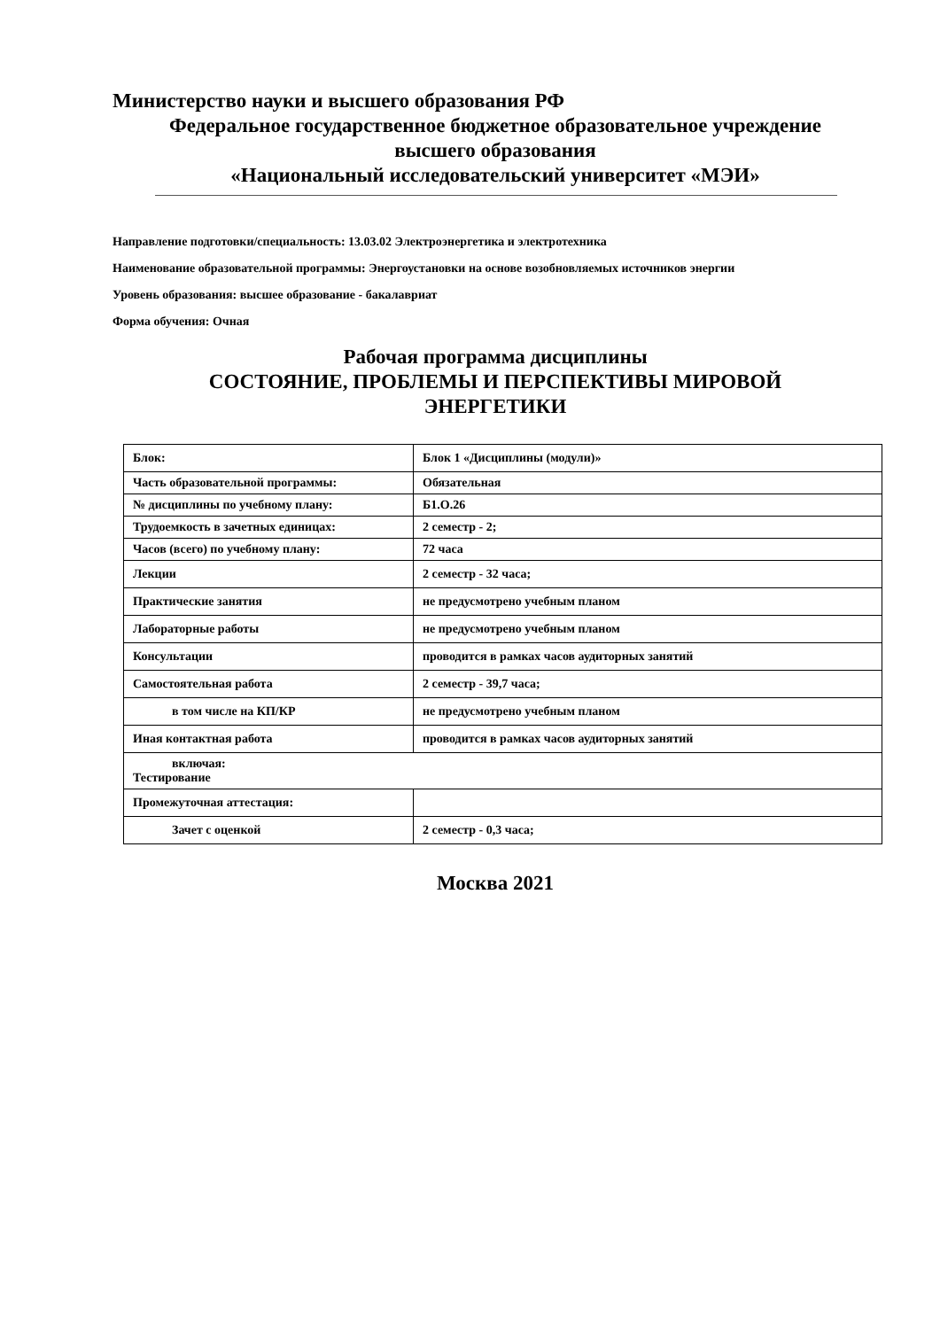Министерство науки и высшего образования РФ
Федеральное государственное бюджетное образовательное учреждение
высшего образования
«Национальный исследовательский университет «МЭИ»
Направление подготовки/специальность: 13.03.02 Электроэнергетика и электротехника
Наименование образовательной программы: Энергоустановки на основе возобновляемых источников энергии
Уровень образования: высшее образование - бакалавриат
Форма обучения: Очная
Рабочая программа дисциплины
СОСТОЯНИЕ, ПРОБЛЕМЫ И ПЕРСПЕКТИВЫ МИРОВОЙ
ЭНЕРГЕТИКИ
| Блок: | Блок 1 «Дисциплины (модули)» |
| Часть образовательной программы: | Обязательная |
| № дисциплины по учебному плану: | Б1.О.26 |
| Трудоемкость в зачетных единицах: | 2 семестр - 2; |
| Часов (всего) по учебному плану: | 72 часа |
| Лекции | 2 семестр - 32 часа; |
| Практические занятия | не предусмотрено учебным планом |
| Лабораторные работы | не предусмотрено учебным планом |
| Консультации | проводится в рамках часов аудиторных занятий |
| Самостоятельная работа | 2 семестр - 39,7 часа; |
| в том числе на КП/КР | не предусмотрено учебным планом |
| Иная контактная работа | проводится в рамках часов аудиторных занятий |
| включая: Тестирование | |
| Промежуточная аттестация: | |
| Зачет с оценкой | 2 семестр - 0,3 часа; |
Москва 2021